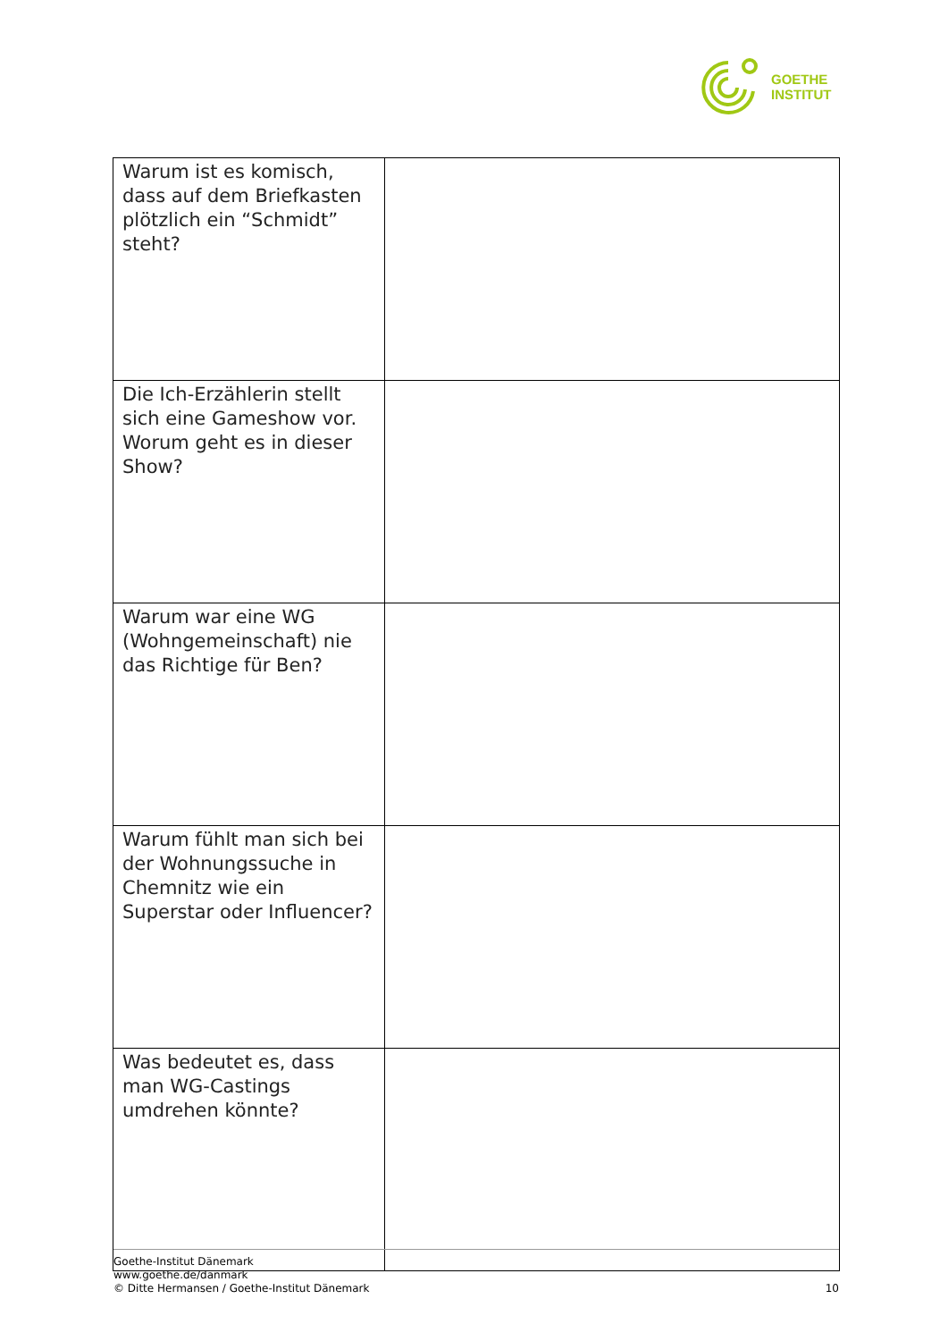GOETHE
INSTITUT
| Warum ist es komisch, dass auf dem Briefkasten plötzlich ein “Schmidt” steht? | |
| Die Ich-Erzählerin stellt sich eine Gameshow vor. Worum geht es in dieser Show? | |
| Warum war eine WG (Wohngemeinschaft) nie das Richtige für Ben? | |
| Warum fühlt man sich bei der Wohnungssuche in Chemnitz wie ein Superstar oder Influencer? | |
| Was bedeutet es, dass man WG-Castings umdrehen könnte? | |
Goethe-Institut Dänemark
www.goethe.de/danmark
© Ditte Hermansen / Goethe-Institut Dänemark 10